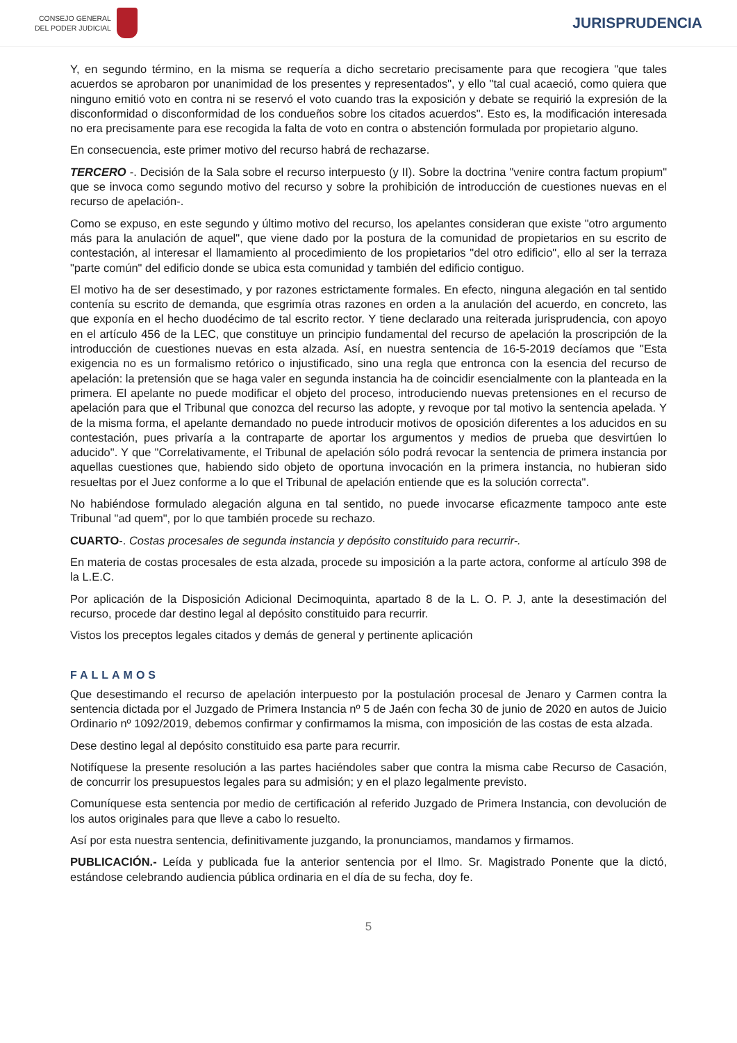CONSEJO GENERAL
DEL PODER JUDICIAL
JURISPRUDENCIA
Y, en segundo término, en la misma se requería a dicho secretario precisamente para que recogiera "que tales acuerdos se aprobaron por unanimidad de los presentes y representados", y ello "tal cual acaeció, como quiera que ninguno emitió voto en contra ni se reservó el voto cuando tras la exposición y debate se requirió la expresión de la disconformidad o disconformidad de los condueños sobre los citados acuerdos". Esto es, la modificación interesada no era precisamente para ese recogida la falta de voto en contra o abstención formulada por propietario alguno.
En consecuencia, este primer motivo del recurso habrá de rechazarse.
TERCERO -. Decisión de la Sala sobre el recurso interpuesto (y II). Sobre la doctrina "venire contra factum propium" que se invoca como segundo motivo del recurso y sobre la prohibición de introducción de cuestiones nuevas en el recurso de apelación-.
Como se expuso, en este segundo y último motivo del recurso, los apelantes consideran que existe "otro argumento más para la anulación de aquel", que viene dado por la postura de la comunidad de propietarios en su escrito de contestación, al interesar el llamamiento al procedimiento de los propietarios "del otro edificio", ello al ser la terraza "parte común" del edificio donde se ubica esta comunidad y también del edificio contiguo.
El motivo ha de ser desestimado, y por razones estrictamente formales. En efecto, ninguna alegación en tal sentido contenía su escrito de demanda, que esgrimía otras razones en orden a la anulación del acuerdo, en concreto, las que exponía en el hecho duodécimo de tal escrito rector. Y tiene declarado una reiterada jurisprudencia, con apoyo en el artículo 456 de la LEC, que constituye un principio fundamental del recurso de apelación la proscripción de la introducción de cuestiones nuevas en esta alzada. Así, en nuestra sentencia de 16-5-2019 decíamos que "Esta exigencia no es un formalismo retórico o injustificado, sino una regla que entronca con la esencia del recurso de apelación: la pretensión que se haga valer en segunda instancia ha de coincidir esencialmente con la planteada en la primera. El apelante no puede modificar el objeto del proceso, introduciendo nuevas pretensiones en el recurso de apelación para que el Tribunal que conozca del recurso las adopte, y revoque por tal motivo la sentencia apelada. Y de la misma forma, el apelante demandado no puede introducir motivos de oposición diferentes a los aducidos en su contestación, pues privaría a la contraparte de aportar los argumentos y medios de prueba que desvirtúen lo aducido". Y que "Correlativamente, el Tribunal de apelación sólo podrá revocar la sentencia de primera instancia por aquellas cuestiones que, habiendo sido objeto de oportuna invocación en la primera instancia, no hubieran sido resueltas por el Juez conforme a lo que el Tribunal de apelación entiende que es la solución correcta".
No habiéndose formulado alegación alguna en tal sentido, no puede invocarse eficazmente tampoco ante este Tribunal "ad quem", por lo que también procede su rechazo.
CUARTO-. Costas procesales de segunda instancia y depósito constituido para recurrir-.
En materia de costas procesales de esta alzada, procede su imposición a la parte actora, conforme al artículo 398 de la L.E.C.
Por aplicación de la Disposición Adicional Decimoquinta, apartado 8 de la L. O. P. J, ante la desestimación del recurso, procede dar destino legal al depósito constituido para recurrir.
Vistos los preceptos legales citados y demás de general y pertinente aplicación
FALLAMOS
Que desestimando el recurso de apelación interpuesto por la postulación procesal de Jenaro y Carmen contra la sentencia dictada por el Juzgado de Primera Instancia nº 5 de Jaén con fecha 30 de junio de 2020 en autos de Juicio Ordinario nº 1092/2019, debemos confirmar y confirmamos la misma, con imposición de las costas de esta alzada.
Dese destino legal al depósito constituido esa parte para recurrir.
Notifíquese la presente resolución a las partes haciéndoles saber que contra la misma cabe Recurso de Casación, de concurrir los presupuestos legales para su admisión; y en el plazo legalmente previsto.
Comuníquese esta sentencia por medio de certificación al referido Juzgado de Primera Instancia, con devolución de los autos originales para que lleve a cabo lo resuelto.
Así por esta nuestra sentencia, definitivamente juzgando, la pronunciamos, mandamos y firmamos.
PUBLICACIÓN.- Leída y publicada fue la anterior sentencia por el Ilmo. Sr. Magistrado Ponente que la dictó, estándose celebrando audiencia pública ordinaria en el día de su fecha, doy fe.
5